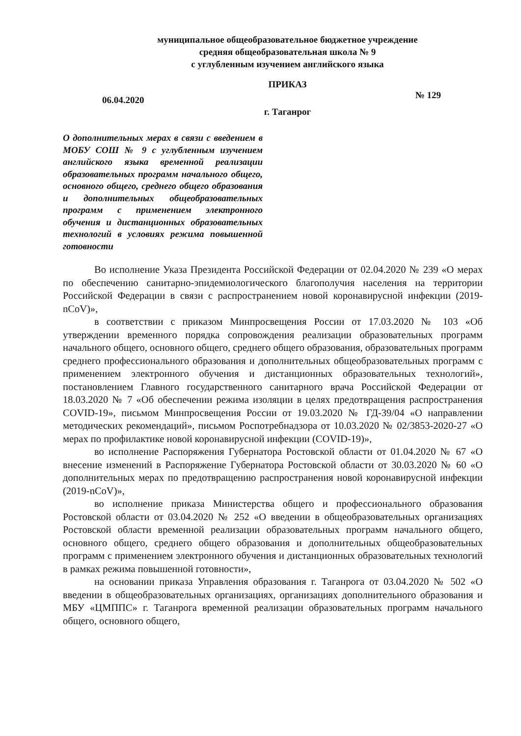муниципальное общеобразовательное бюджетное учреждение
средняя общеобразовательная школа № 9
с углубленным изучением английского языка
ПРИКАЗ
06.04.2020 № 129
г. Таганрог
О дополнительных мерах в связи с введением в МОБУ СОШ № 9 с углубленным изучением английского языка временной реализации образовательных программ начального общего, основного общего, среднего общего образования и дополнительных общеобразовательных программ с применением электронного обучения и дистанционных образовательных технологий в условиях режима повышенной готовности
Во исполнение Указа Президента Российской Федерации от 02.04.2020 № 239 «О мерах по обеспечению санитарно-эпидемиологического благополучия населения на территории Российской Федерации в связи с распространением новой коронавирусной инфекции (2019-nCoV)»,
в соответствии с приказом Минпросвещения России от 17.03.2020 № 103 «Об утверждении временного порядка сопровождения реализации образовательных программ начального общего, основного общего, среднего общего образования, образовательных программ среднего профессионального образования и дополнительных общеобразовательных программ с применением электронного обучения и дистанционных образовательных технологий», постановлением Главного государственного санитарного врача Российской Федерации от 18.03.2020 № 7 «Об обеспечении режима изоляции в целях предотвращения распространения COVID-19», письмом Минпросвещения России от 19.03.2020 № ГД-39/04 «О направлении методических рекомендаций», письмом Роспотребнадзора от 10.03.2020 № 02/3853-2020-27 «О мерах по профилактике новой коронавирусной инфекции (COVID-19)»,
во исполнение Распоряжения Губернатора Ростовской области от 01.04.2020 № 67 «О внесение изменений в Распоряжение Губернатора Ростовской области от 30.03.2020 № 60 «О дополнительных мерах по предотвращению распространения новой коронавирусной инфекции (2019-nCoV)»,
во исполнение приказа Министерства общего и профессионального образования Ростовской области от 03.04.2020 № 252 «О введении в общеобразовательных организациях Ростовской области временной реализации образовательных программ начального общего, основного общего, среднего общего образования и дополнительных общеобразовательных программ с применением электронного обучения и дистанционных образовательных технологий в рамках режима повышенной готовности»,
на основании приказа Управления образования г. Таганрога от 03.04.2020 № 502 «О введении в общеобразовательных организациях, организациях дополнительного образования и МБУ «ЦМППС» г. Таганрога временной реализации образовательных программ начального общего, основного общего,